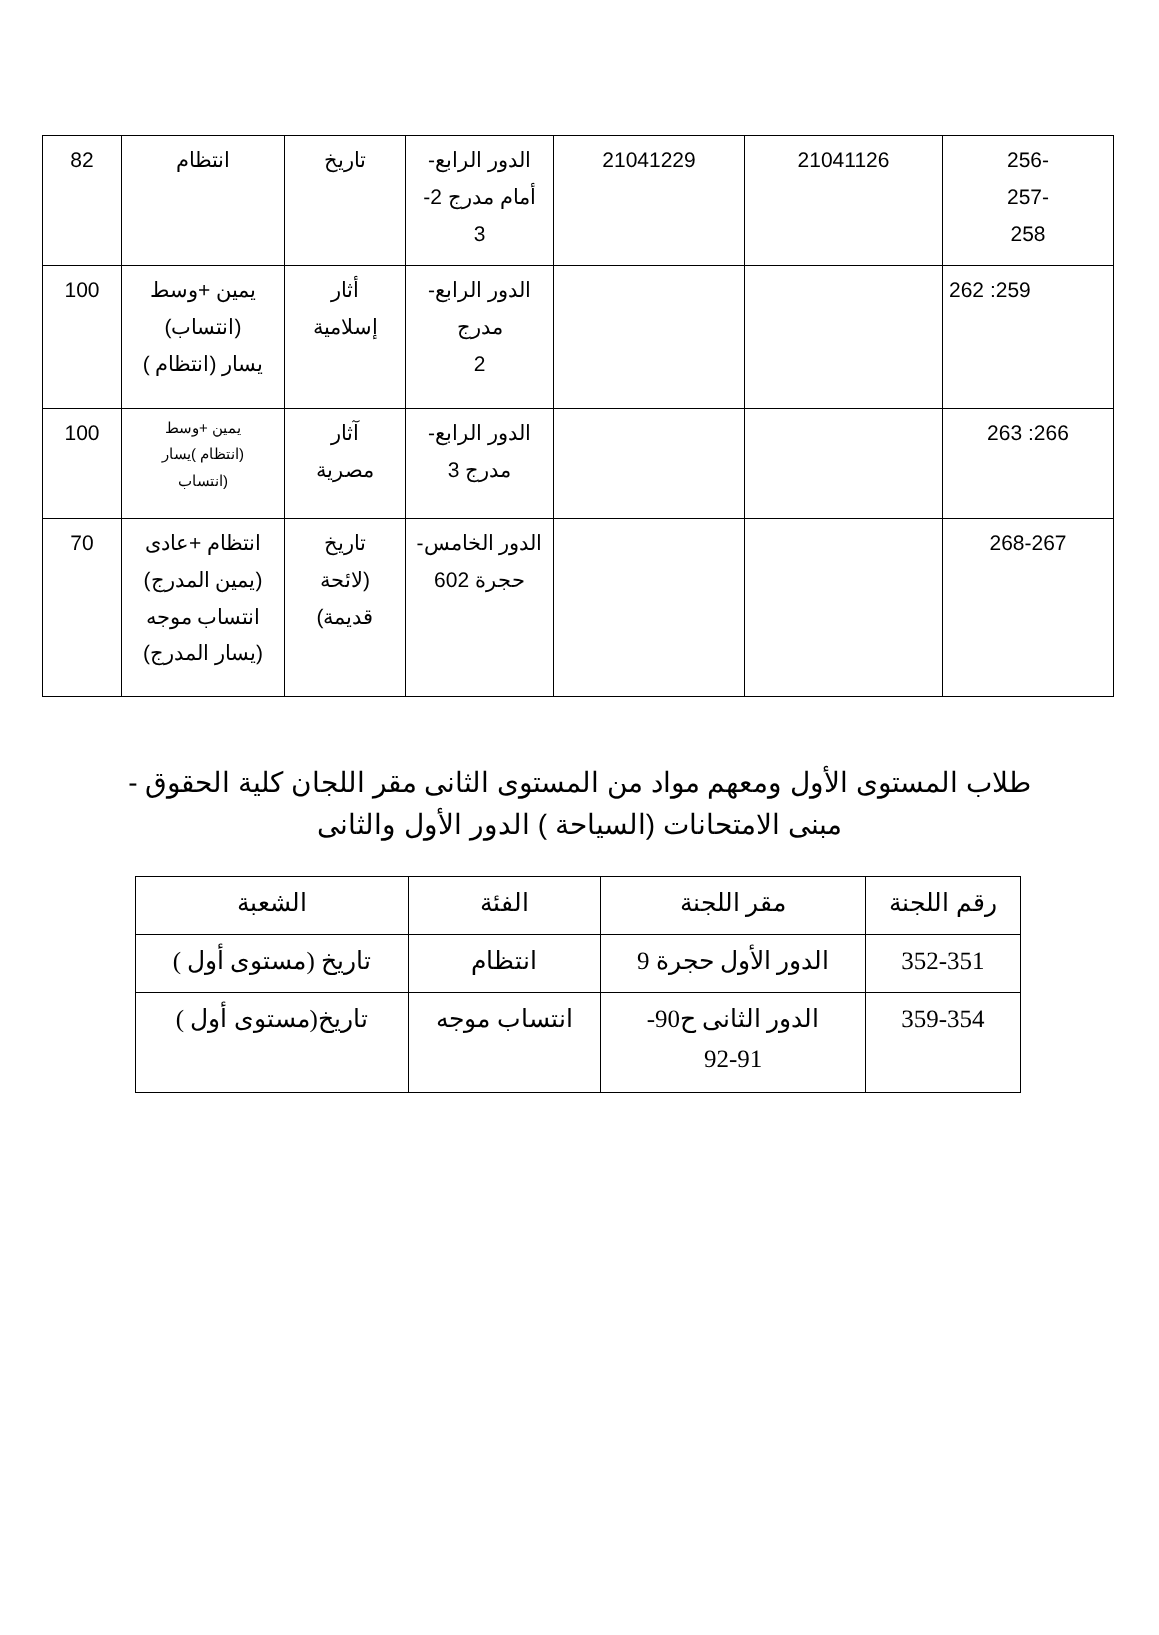| -256 -257 258 | 21041126 | 21041229 | الدور الرابع- أمام مدرج 2- 3 | تاريخ | انتظام | 82 |
| 259: 262 | | | الدور الرابع- مدرج 2 | أثار إسلامية | يمين +وسط (انتساب) يسار (انتظام ) | 100 |
| 266: 263 | | | الدور الرابع- مدرج 3 | آثار مصرية | يمين +وسط (انتظام )يسار (انتساب | 100 |
| 268-267 | | | الدور الخامس- حجرة 602 | تاريخ (لائحة قديمة) | انتظام +عادى (يمين المدرج) انتساب موجه (يسار المدرج) | 70 |
طلاب المستوى الأول ومعهم مواد من المستوى الثانى مقر اللجان كلية الحقوق -
مبنى الامتحانات (السياحة ) الدور الأول والثانى
| رقم اللجنة | مقر اللجنة | الفئة | الشعبة |
| 352-351 | الدور الأول حجرة 9 | انتظام | تاريخ (مستوى أول ) |
| 359-354 | الدور الثانى ح90- 92-91 | انتساب موجه | تاريخ(مستوى أول ) |